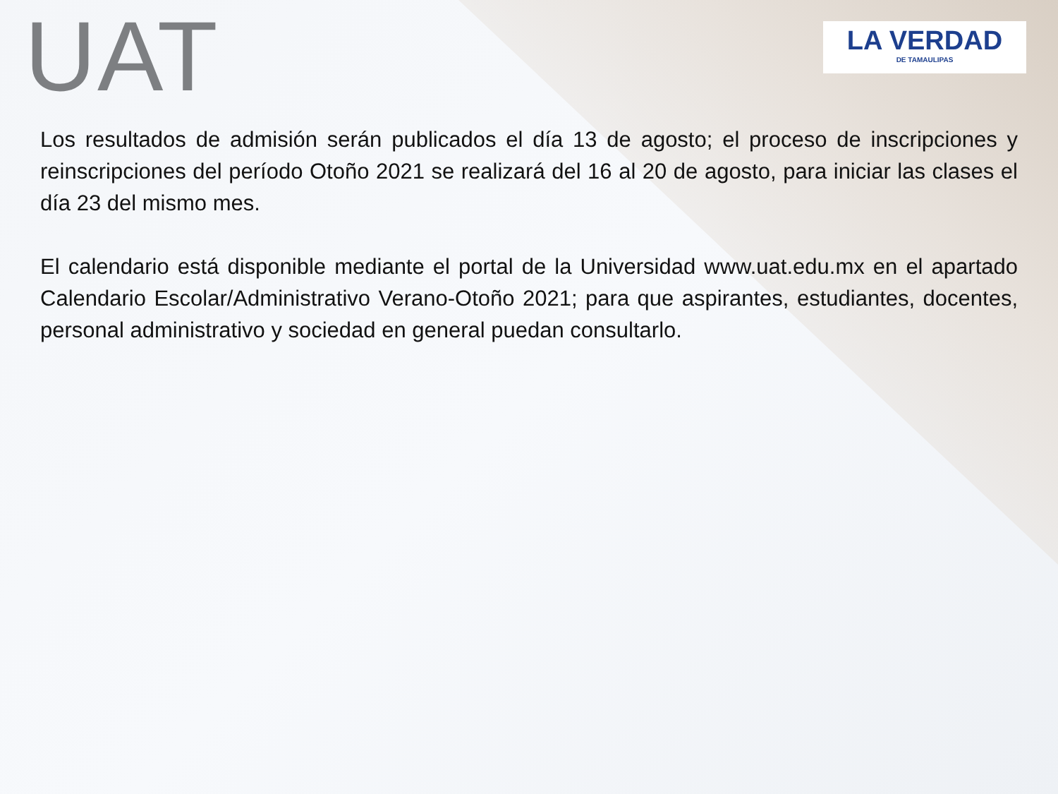UAT
LA VERDAD
DE TAMAULIPAS
Los resultados de admisión serán publicados el día 13 de agosto; el proceso de inscripciones y reinscripciones del período Otoño 2021 se realizará del 16 al 20 de agosto, para iniciar las clases el día 23 del mismo mes.
El calendario está disponible mediante el portal de la Universidad www.uat.edu.mx en el apartado Calendario Escolar/Administrativo Verano-Otoño 2021; para que aspirantes, estudiantes, docentes, personal administrativo y sociedad en general puedan consultarlo.